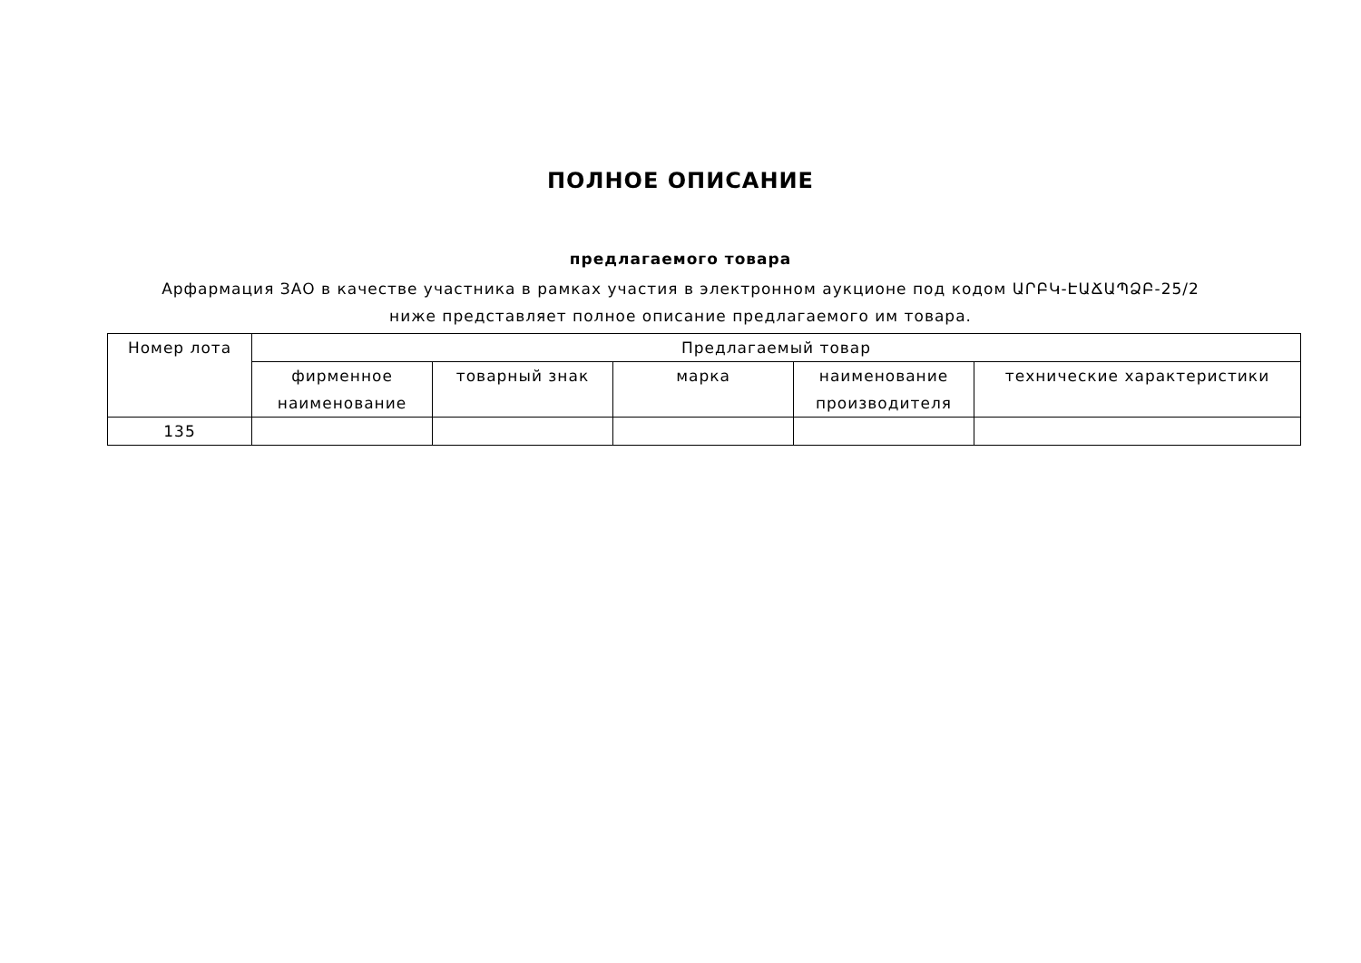ПОЛНОЕ ОПИСАНИЕ
предлагаемого товара
Арфармация ЗАО в качестве участника в рамках участия в электронном аукционе под кодом ԱՐԲԿ-ԷԱՃԱՊՁԲ-25/2 ниже представляет полное описание предлагаемого им товара.
| Номер лота | Предлагаемый товар | | | | |
| --- | --- | --- | --- | --- | --- |
| | фирменное наименование | товарный знак | марка | наименование производителя | технические характеристики |
| 135 | | | | | |